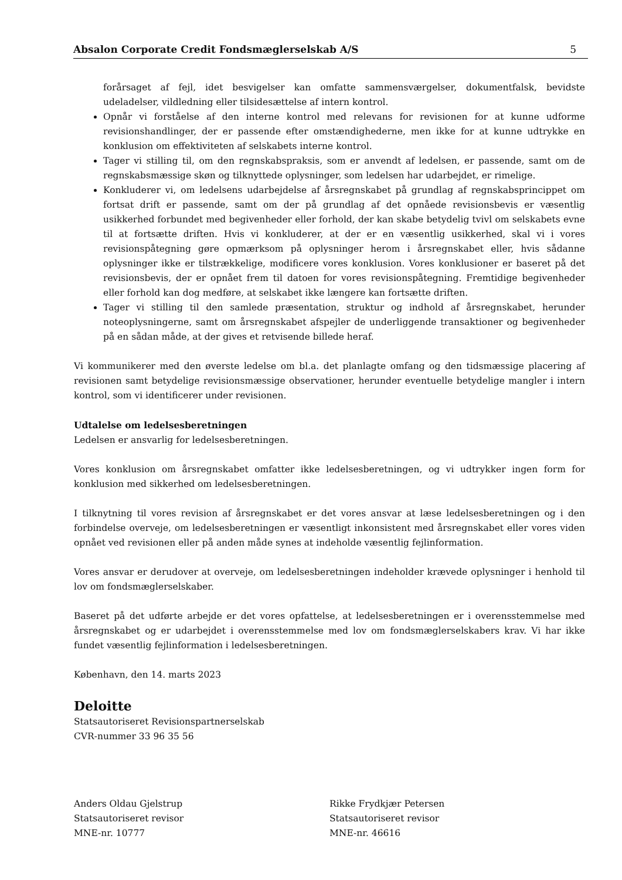Absalon Corporate Credit Fondsmæglerselskab A/S 5
forårsaget af fejl, idet besvigelser kan omfatte sammensværgelser, dokumentfalsk, bevidste udeladelser, vildledning eller tilsidesættelse af intern kontrol.
Opnår vi forståelse af den interne kontrol med relevans for revisionen for at kunne udforme revisionshandlinger, der er passende efter omstændighederne, men ikke for at kunne udtrykke en konklusion om effektiviteten af selskabets interne kontrol.
Tager vi stilling til, om den regnskabspraksis, som er anvendt af ledelsen, er passende, samt om de regnskabsmæssige skøn og tilknyttede oplysninger, som ledelsen har udarbejdet, er rimelige.
Konkluderer vi, om ledelsens udarbejdelse af årsregnskabet på grundlag af regnskabsprincippet om fortsat drift er passende, samt om der på grundlag af det opnåede revisionsbevis er væsentlig usikkerhed forbundet med begivenheder eller forhold, der kan skabe betydelig tvivl om selskabets evne til at fortsætte driften. Hvis vi konkluderer, at der er en væsentlig usikkerhed, skal vi i vores revisionspåtegning gøre opmærksom på oplysninger herom i årsregnskabet eller, hvis sådanne oplysninger ikke er tilstrækkelige, modificere vores konklusion. Vores konklusioner er baseret på det revisionsbevis, der er opnået frem til datoen for vores revisionspåtegning. Fremtidige begivenheder eller forhold kan dog medføre, at selskabet ikke længere kan fortsætte driften.
Tager vi stilling til den samlede præsentation, struktur og indhold af årsregnskabet, herunder noteoplysningerne, samt om årsregnskabet afspejler de underliggende transaktioner og begivenheder på en sådan måde, at der gives et retvisende billede heraf.
Vi kommunikerer med den øverste ledelse om bl.a. det planlagte omfang og den tidsmæssige placering af revisionen samt betydelige revisionsmæssige observationer, herunder eventuelle betydelige mangler i intern kontrol, som vi identificerer under revisionen.
Udtalelse om ledelsesberetningen
Ledelsen er ansvarlig for ledelsesberetningen.
Vores konklusion om årsregnskabet omfatter ikke ledelsesberetningen, og vi udtrykker ingen form for konklusion med sikkerhed om ledelsesberetningen.
I tilknytning til vores revision af årsregnskabet er det vores ansvar at læse ledelsesberetningen og i den forbindelse overveje, om ledelsesberetningen er væsentligt inkonsistent med årsregnskabet eller vores viden opnået ved revisionen eller på anden måde synes at indeholde væsentlig fejlinformation.
Vores ansvar er derudover at overveje, om ledelsesberetningen indeholder krævede oplysninger i henhold til lov om fondsmæglerselskaber.
Baseret på det udførte arbejde er det vores opfattelse, at ledelsesberetningen er i overensstemmelse med årsregnskabet og er udarbejdet i overensstemmelse med lov om fondsmæglerselskabers krav. Vi har ikke fundet væsentlig fejlinformation i ledelsesberetningen.
København, den 14. marts 2023
Deloitte
Statsautoriseret Revisionspartnerselskab
CVR-nummer 33 96 35 56
Anders Oldau Gjelstrup
Statsautoriseret revisor
MNE-nr. 10777
Rikke Frydkjær Petersen
Statsautoriseret revisor
MNE-nr. 46616